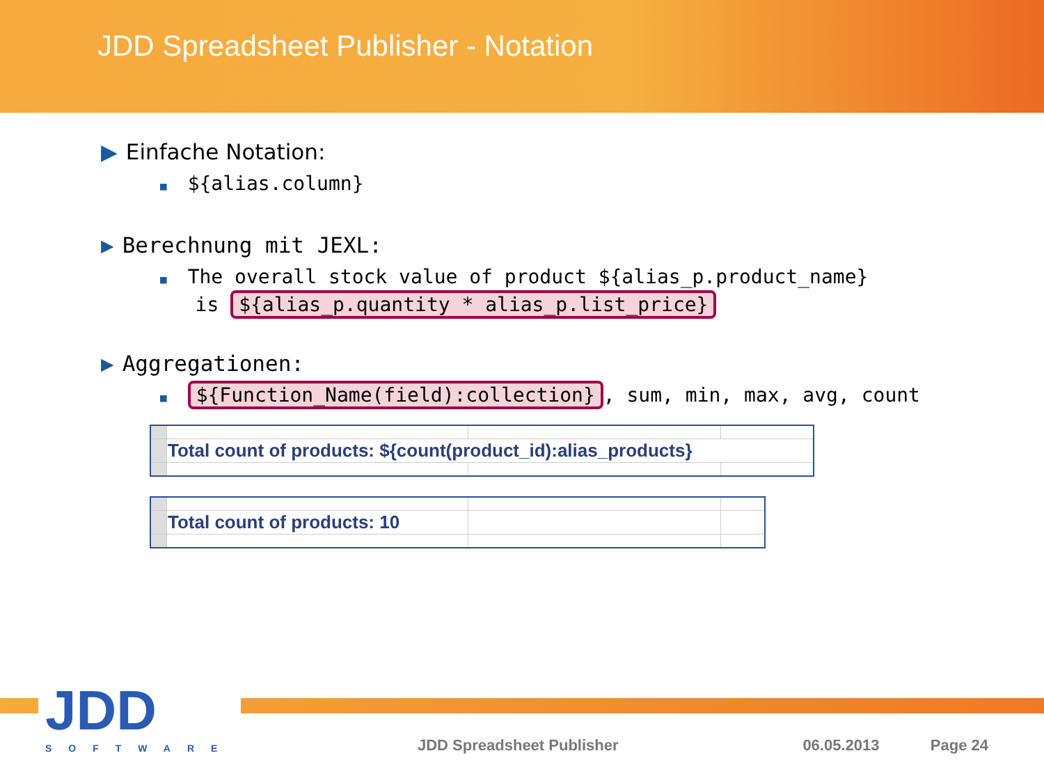JDD Spreadsheet Publisher - Notation
▶ Einfache Notation:
■ ${alias.column}
▶ Berechnung mit JEXL:
■ The overall stock value of product ${alias_p.product_name}
is ${alias_p.quantity * alias_p.list_price}
▶ Aggregationen:
■ ${Function_Name(field):collection}, sum, min, max, avg, count
| | Total count of products: ${count(product_id):alias_products} | | |
| | Total count of products: 10 | | |
JDD
SOFTWARE
JDD Spreadsheet Publisher 06.05.2013 Page 24